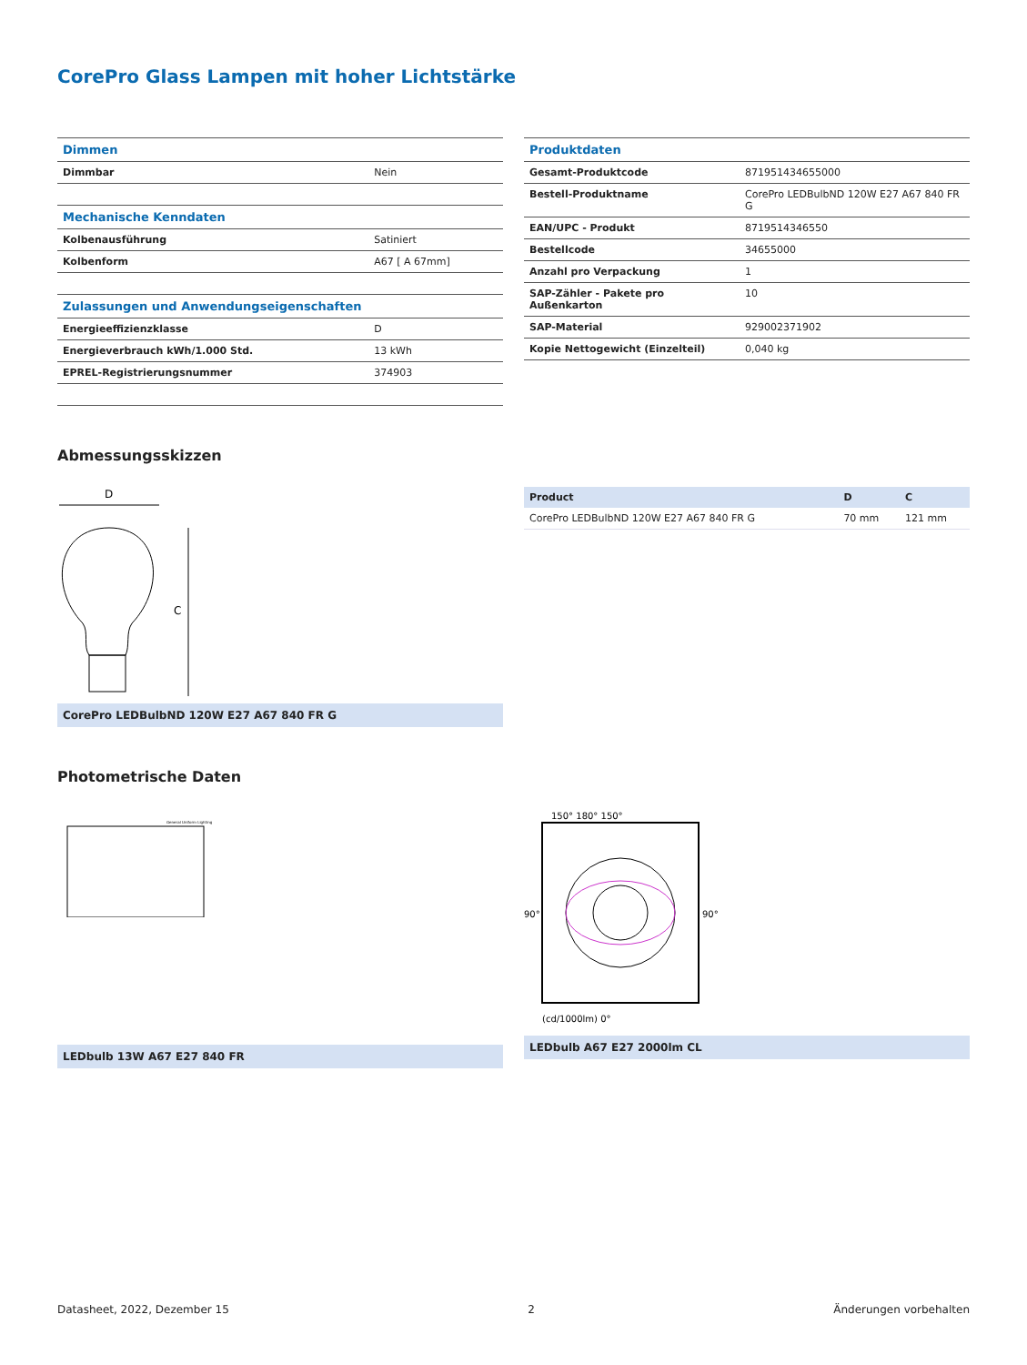CorePro Glass Lampen mit hoher Lichtstärke
| Dimmen | |
| Dimmbar | Nein |
| Mechanische Kenndaten | |
| Kolbenausführung | Satiniert |
| Kolbenform | A67 [ A 67mm] |
| Zulassungen und Anwendungseigenschaften | |
| Energieeffizienzklasse | D |
| Energieverbrauch kWh/1.000 Std. | 13 kWh |
| EPREL-Registrierungsnummer | 374903 |
| Produktdaten | |
| Gesamt-Produktcode | 871951434655000 |
| Bestell-Produktname | CorePro LEDBulbND 120W E27 A67 840 FR G |
| EAN/UPC - Produkt | 8719514346550 |
| Bestellcode | 34655000 |
| Anzahl pro Verpackung | 1 |
| SAP-Zähler - Pakete pro Außenkarton | 10 |
| SAP-Material | 929002371902 |
| Kopie Nettogewicht (Einzelteil) | 0,040 kg |
Abmessungsskizzen
D
C
CorePro LEDBulbND 120W E27 A67 840 FR G
| Product | D | C |
| --- | --- | --- |
| CorePro LEDBulbND 120W E27 A67 840 FR G | 70 mm | 121 mm |
Photometrische Daten
General Uniform Lighting
LEDbulb 13W A67 E27 840 FR
150° 180° 150°
(cd/1000lm) 0°
90°
90°
LEDbulb A67 E27 2000lm CL
Datasheet, 2022, Dezember 15 2 Änderungen vorbehalten